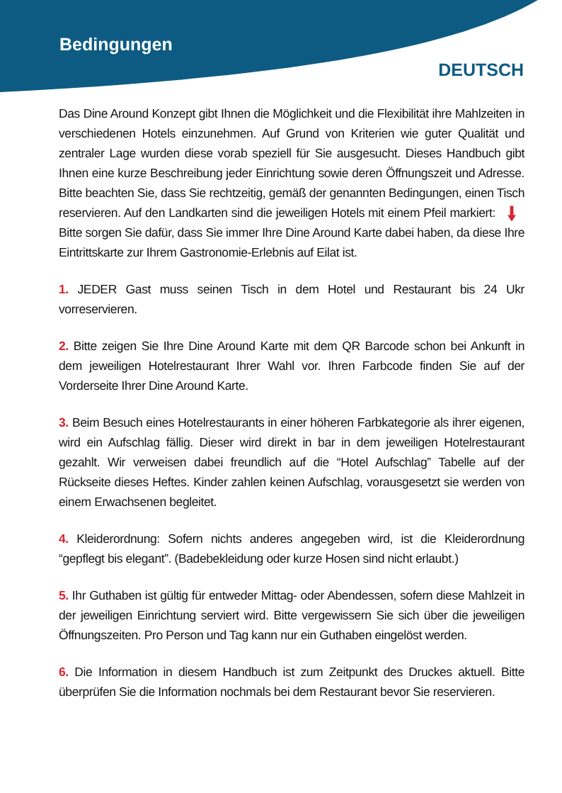Bedingungen
DEUTSCH
Das Dine Around Konzept gibt Ihnen die Möglichkeit und die Flexibilität ihre Mahlzeiten in verschiedenen Hotels einzunehmen. Auf Grund von Kriterien wie guter Qualität und zentraler Lage wurden diese vorab speziell für Sie ausgesucht. Dieses Handbuch gibt Ihnen eine kurze Beschreibung jeder Einrichtung sowie deren Öffnungszeit und Adresse. Bitte beachten Sie, dass Sie rechtzeitig, gemäß der genannten Bedingungen, einen Tisch reservieren. Auf den Landkarten sind die jeweiligen Hotels mit einem Pfeil markiert: Bitte sorgen Sie dafür, dass Sie immer Ihre Dine Around Karte dabei haben, da diese Ihre Eintrittskarte zur Ihrem Gastronomie-Erlebnis auf Eilat ist.
1. JEDER Gast muss seinen Tisch in dem Hotel und Restaurant bis 24 Ukr vorreservieren.
2. Bitte zeigen Sie Ihre Dine Around Karte mit dem QR Barcode schon bei Ankunft in dem jeweiligen Hotelrestaurant Ihrer Wahl vor. Ihren Farbcode finden Sie auf der Vorderseite Ihrer Dine Around Karte.
3. Beim Besuch eines Hotelrestaurants in einer höheren Farbkategorie als ihrer eigenen, wird ein Aufschlag fällig. Dieser wird direkt in bar in dem jeweiligen Hotelrestaurant gezahlt. Wir verweisen dabei freundlich auf die “Hotel Aufschlag” Tabelle auf der Rückseite dieses Heftes. Kinder zahlen keinen Aufschlag, vorausgesetzt sie werden von einem Erwachsenen begleitet.
4. Kleiderordnung: Sofern nichts anderes angegeben wird, ist die Kleiderordnung “gepflegt bis elegant”. (Badebekleidung oder kurze Hosen sind nicht erlaubt.)
5. Ihr Guthaben ist gültig für entweder Mittag- oder Abendessen, sofern diese Mahlzeit in der jeweiligen Einrichtung serviert wird. Bitte vergewissern Sie sich über die jeweiligen Öffnungszeiten. Pro Person und Tag kann nur ein Guthaben eingelöst werden.
6. Die Information in diesem Handbuch ist zum Zeitpunkt des Druckes aktuell. Bitte überprüfen Sie die Information nochmals bei dem Restaurant bevor Sie reservieren.